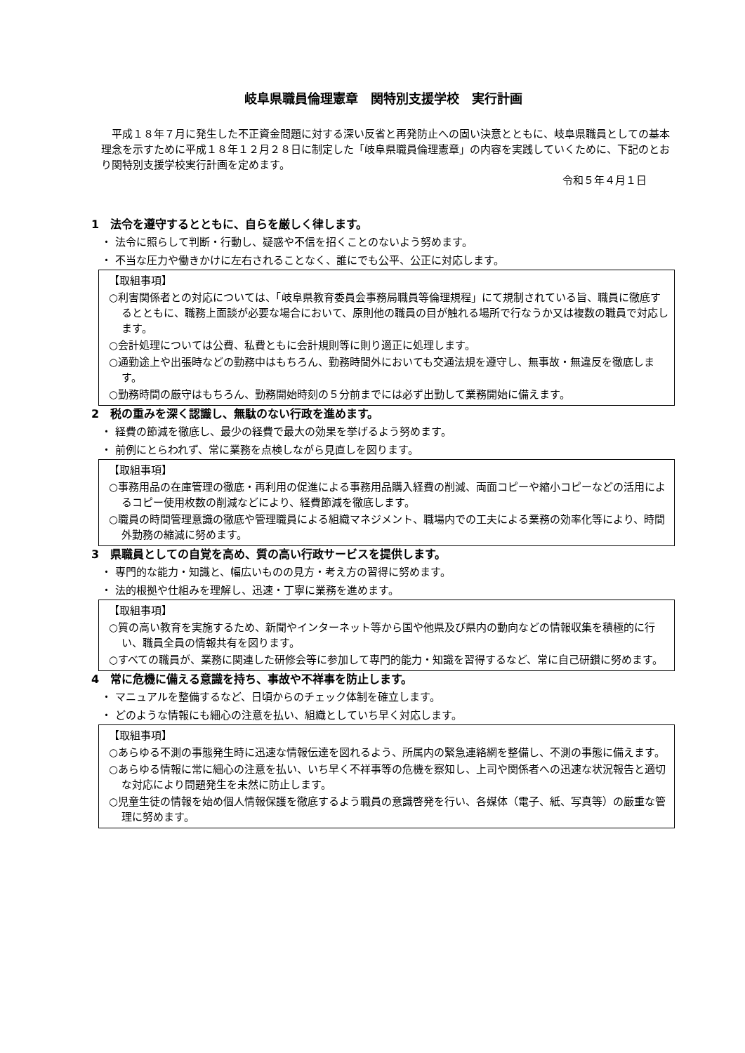岐阜県職員倫理憲章　関特別支援学校　実行計画
　平成１８年７月に発生した不正資金問題に対する深い反省と再発防止への固い決意とともに、岐阜県職員としての基本理念を示すために平成１８年１２月２８日に制定した「岐阜県職員倫理憲章」の内容を実践していくために、下記のとおり関特別支援学校実行計画を定めます。
令和５年４月１日
1　法令を遵守するとともに、自らを厳しく律します。
・ 法令に照らして判断・行動し、疑惑や不信を招くことのないよう努めます。
・ 不当な圧力や働きかけに左右されることなく、誰にでも公平、公正に対応します。
【取組事項】
○利害関係者との対応については、「岐阜県教育委員会事務局職員等倫理規程」にて規制されている旨、職員に徹底するとともに、職務上面談が必要な場合において、原則他の職員の目が触れる場所で行なうか又は複数の職員で対応します。
○会計処理については公費、私費ともに会計規則等に則り適正に処理します。
○通勤途上や出張時などの勤務中はもちろん、勤務時間外においても交通法規を遵守し、無事故・無違反を徹底します。
○勤務時間の厳守はもちろん、勤務開始時刻の５分前までには必ず出勤して業務開始に備えます。
2　税の重みを深く認識し、無駄のない行政を進めます。
・ 経費の節減を徹底し、最少の経費で最大の効果を挙げるよう努めます。
・ 前例にとらわれず、常に業務を点検しながら見直しを図ります。
【取組事項】
○事務用品の在庫管理の徹底・再利用の促進による事務用品購入経費の削減、両面コピーや縮小コピーなどの活用によるコピー使用枚数の削減などにより、経費節減を徹底します。
○職員の時間管理意識の徹底や管理職員による組織マネジメント、職場内での工夫による業務の効率化等により、時間外勤務の縮減に努めます。
3　県職員としての自覚を高め、質の高い行政サービスを提供します。
・ 専門的な能力・知識と、幅広いものの見方・考え方の習得に努めます。
・ 法的根拠や仕組みを理解し、迅速・丁寧に業務を進めます。
【取組事項】
○質の高い教育を実施するため、新聞やインターネット等から国や他県及び県内の動向などの情報収集を積極的に行い、職員全員の情報共有を図ります。
○すべての職員が、業務に関連した研修会等に参加して専門的能力・知識を習得するなど、常に自己研鑚に努めます。
4　常に危機に備える意識を持ち、事故や不祥事を防止します。
・ マニュアルを整備するなど、日頃からのチェック体制を確立します。
・ どのような情報にも細心の注意を払い、組織としていち早く対応します。
【取組事項】
○あらゆる不測の事態発生時に迅速な情報伝達を図れるよう、所属内の緊急連絡網を整備し、不測の事態に備えます。
○あらゆる情報に常に細心の注意を払い、いち早く不祥事等の危機を察知し、上司や関係者への迅速な状況報告と適切な対応により問題発生を未然に防止します。
○児童生徒の情報を始め個人情報保護を徹底するよう職員の意識啓発を行い、各媒体（電子、紙、写真等）の厳重な管理に努めます。